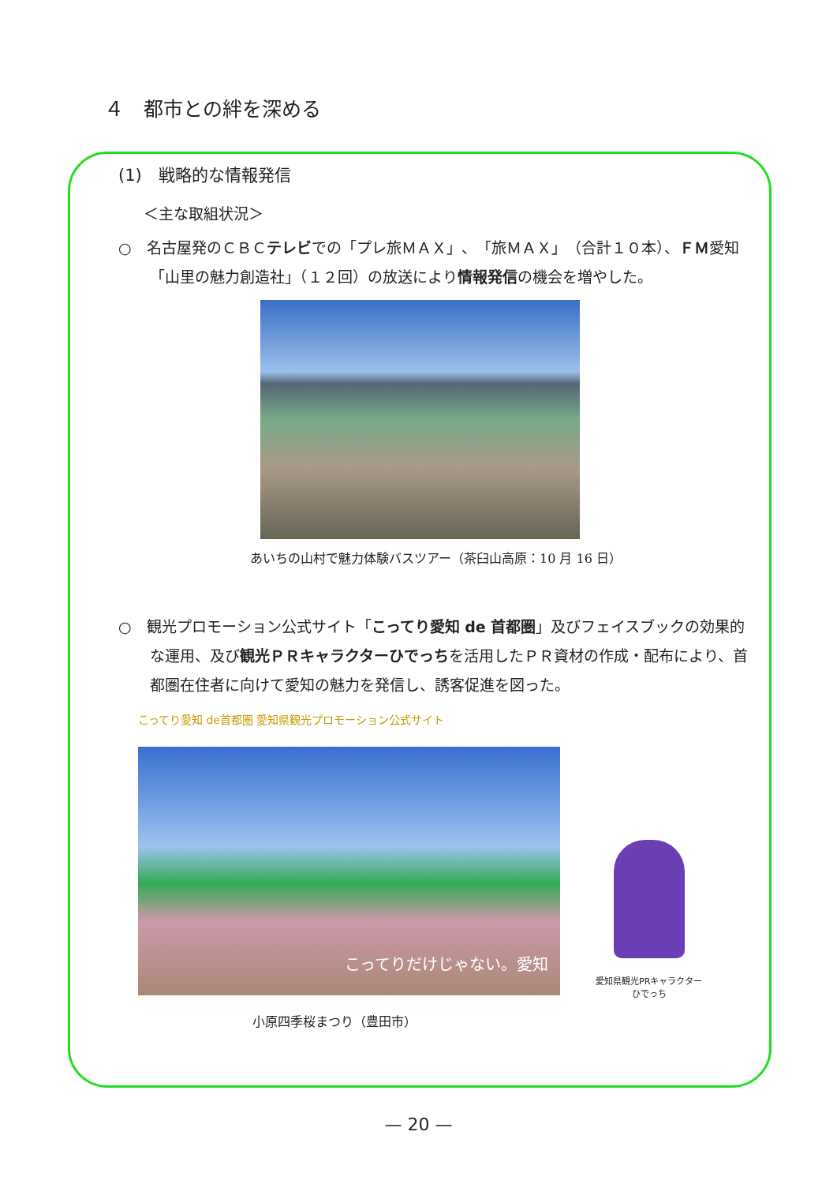４　都市との絆を深める
(1)　戦略的な情報発信
＜主な取組状況＞
○　名古屋発のＣＢＣテレビでの「プレ旅ＭＡＸ」、「旅ＭＡＸ」（合計１０本）、ＦＭ愛知「山里の魅力創造社」（１２回）の放送により情報発信の機会を増やした。
あいちの山村で魅力体験バスツアー（茶臼山高原：10 月 16 日）
○　観光プロモーション公式サイト「こってり愛知 de 首都圏」及びフェイスブックの効果的な運用、及び観光ＰＲキャラクターひでっちを活用したＰＲ資材の作成・配布により、首都圏在住者に向けて愛知の魅力を発信し、誘客促進を図った。
こってり愛知 de首都圏 愛知県観光プロモーション公式サイト
こってりだけじゃない。愛知
愛知県観光PRキャラクター
ひでっち
小原四季桜まつり（豊田市）
— 20 —